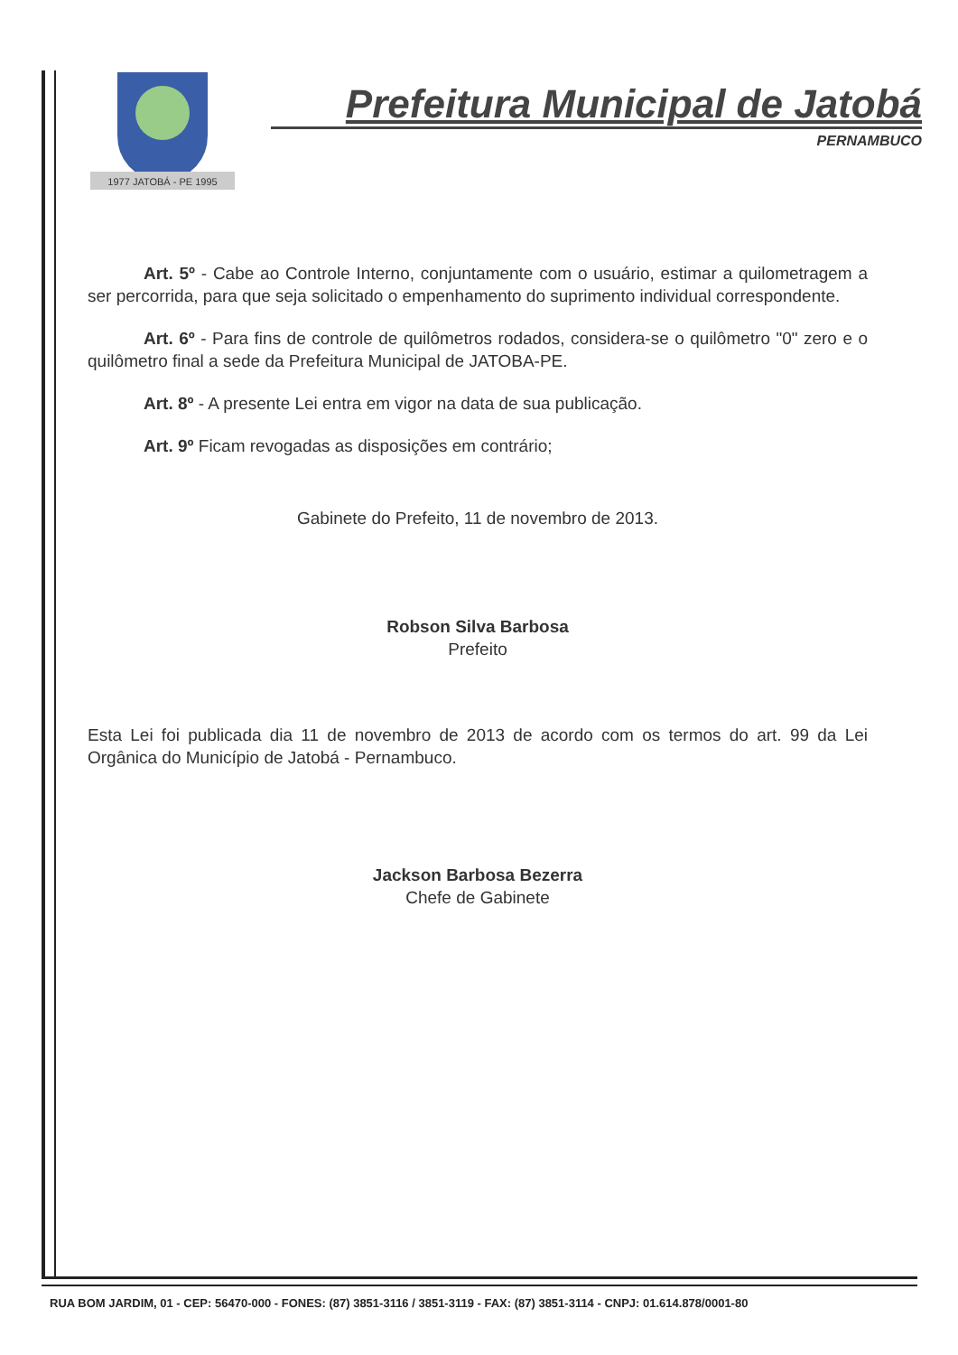1977 JATOBÁ - PE 1995
Prefeitura Municipal de Jatobá
PERNAMBUCO
Art. 5º - Cabe ao Controle Interno, conjuntamente com o usuário, estimar a quilometragem a ser percorrida, para que seja solicitado o empenhamento do suprimento individual correspondente.
Art. 6º - Para fins de controle de quilômetros rodados, considera-se o quilômetro "0" zero e o quilômetro final a sede da Prefeitura Municipal de JATOBA-PE.
Art. 8º - A presente Lei entra em vigor na data de sua publicação.
Art. 9º Ficam revogadas as disposições em contrário;
Gabinete do Prefeito, 11 de novembro de 2013.
Robson Silva Barbosa
Prefeito
Esta Lei foi publicada dia 11 de novembro de 2013 de acordo com os termos do art. 99 da Lei Orgânica do Município de Jatobá - Pernambuco.
Jackson Barbosa Bezerra
Chefe de Gabinete
RUA BOM JARDIM, 01 - CEP: 56470-000 - FONES: (87) 3851-3116 / 3851-3119 - FAX: (87) 3851-3114 - CNPJ: 01.614.878/0001-80